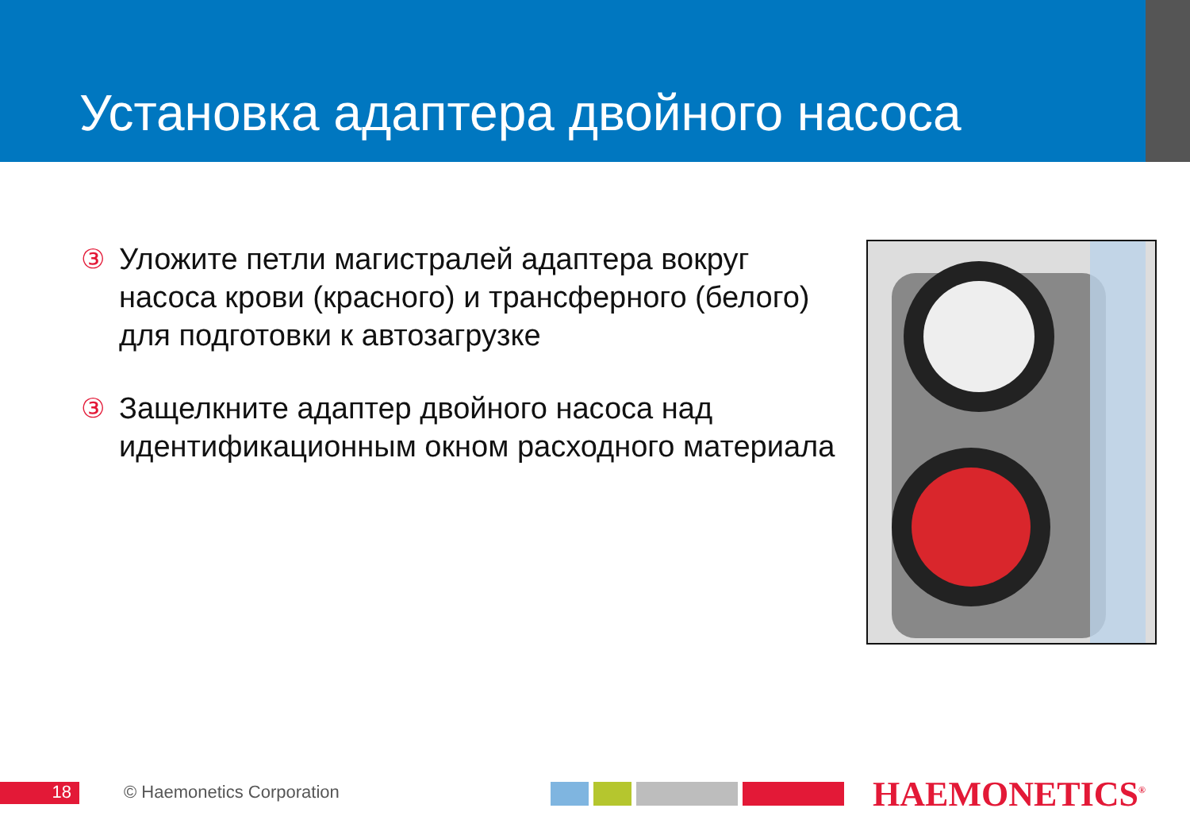Установка адаптера двойного насоса
③ Уложите петли магистралей адаптера вокруг насоса крови (красного) и трансферного (белого) для подготовки к автозагрузке
③ Защелкните адаптер двойного насоса над идентификационным окном расходного материала
18 © Haemonetics Corporation HAEMONETICS<sup>®</sup>